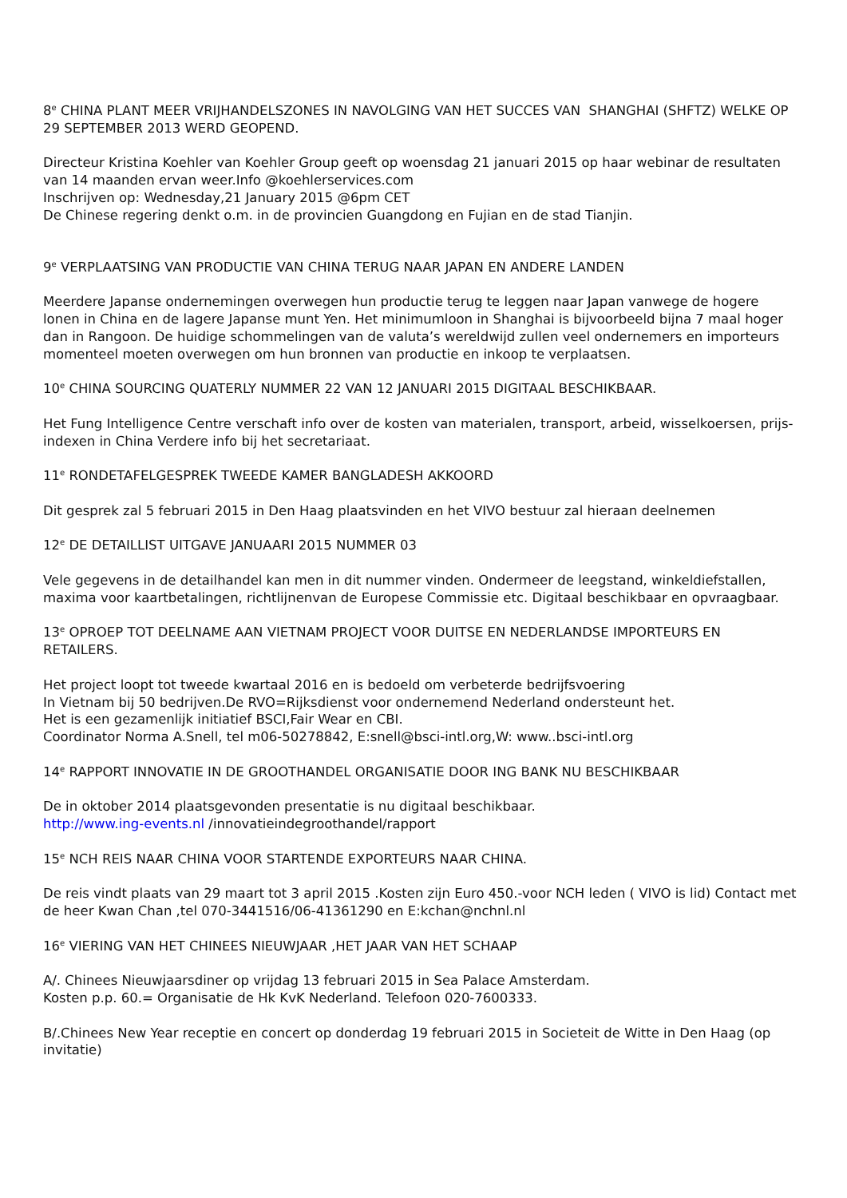8<sup>e</sup> CHINA PLANT MEER VRIJHANDELSZONES IN NAVOLGING VAN HET SUCCES VAN SHANGHAI (SHFTZ) WELKE OP 29 SEPTEMBER 2013 WERD GEOPEND.
Directeur Kristina Koehler van Koehler Group geeft op woensdag 21 januari 2015 op haar webinar de resultaten van 14 maanden ervan weer.Info @koehlerservices.com
Inschrijven op: Wednesday,21 January 2015 @6pm CET
De Chinese regering denkt o.m. in de provincien Guangdong en Fujian en de stad Tianjin.
9<sup>e</sup> VERPLAATSING VAN PRODUCTIE VAN CHINA TERUG NAAR JAPAN EN ANDERE LANDEN
Meerdere Japanse ondernemingen overwegen hun productie terug te leggen naar Japan vanwege de hogere lonen in China en de lagere Japanse munt Yen. Het minimumloon in Shanghai is bijvoorbeeld bijna 7 maal hoger dan in Rangoon. De huidige schommelingen van de valuta’s wereldwijd zullen veel ondernemers en importeurs momenteel moeten overwegen om hun bronnen van productie en inkoop te verplaatsen.
10<sup>e</sup> CHINA SOURCING QUATERLY NUMMER 22 VAN 12 JANUARI 2015 DIGITAAL BESCHIKBAAR.
Het Fung Intelligence Centre verschaft info over de kosten van materialen, transport, arbeid, wisselkoersen, prijs-indexen in China Verdere info bij het secretariaat.
11<sup>e</sup> RONDETAFELGESPREK TWEEDE KAMER BANGLADESH AKKOORD
Dit gesprek zal 5 februari 2015 in Den Haag plaatsvinden en het VIVO bestuur zal hieraan deelnemen
12<sup>e</sup> DE DETAILLIST UITGAVE JANUAARI 2015 NUMMER 03
Vele gegevens in de detailhandel kan men in dit nummer vinden. Ondermeer de leegstand, winkeldiefstallen, maxima voor kaartbetalingen, richtlijnenvan de Europese Commissie etc. Digitaal beschikbaar en opvraagbaar.
13<sup>e</sup> OPROEP TOT DEELNAME AAN VIETNAM PROJECT VOOR DUITSE EN NEDERLANDSE IMPORTEURS EN RETAILERS.
Het project loopt tot tweede kwartaal 2016 en is bedoeld om verbeterde bedrijfsvoering
In Vietnam bij 50 bedrijven.De RVO=Rijksdienst voor ondernemend Nederland ondersteunt het.
Het is een gezamenlijk initiatief BSCI,Fair Wear en CBI.
Coordinator Norma A.Snell, tel m06-50278842, E:snell@bsci-intl.org,W: www..bsci-intl.org
14<sup>e</sup> RAPPORT INNOVATIE IN DE GROOTHANDEL ORGANISATIE DOOR ING BANK NU BESCHIKBAAR
De in oktober 2014 plaatsgevonden presentatie is nu digitaal beschikbaar.
http://www.ing-events.nl /innovatieindegroothandel/rapport
15<sup>e</sup> NCH REIS NAAR CHINA VOOR STARTENDE EXPORTEURS NAAR CHINA.
De reis vindt plaats van 29 maart tot 3 april 2015 .Kosten zijn Euro 450.-voor NCH leden ( VIVO is lid) Contact met de heer Kwan Chan ,tel 070-3441516/06-41361290 en E:kchan@nchnl.nl
16<sup>e</sup> VIERING VAN HET CHINEES NIEUWJAAR ,HET JAAR VAN HET SCHAAP
A/. Chinees Nieuwjaarsdiner op vrijdag 13 februari 2015 in Sea Palace Amsterdam.
Kosten p.p. 60.= Organisatie de Hk KvK Nederland. Telefoon 020-7600333.
B/.Chinees New Year receptie en concert op donderdag 19 februari 2015 in Societeit de Witte in Den Haag (op invitatie)